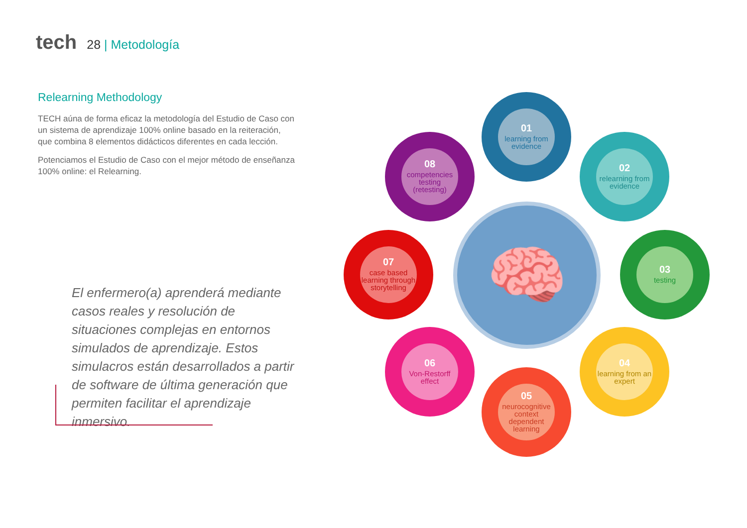tech 28 | Metodología
Relearning Methodology
TECH aúna de forma eficaz la metodología del Estudio de Caso con un sistema de aprendizaje 100% online basado en la reiteración, que combina 8 elementos didácticos diferentes en cada lección.
Potenciamos el Estudio de Caso con el mejor método de enseñanza 100% online: el Relearning.
El enfermero(a) aprenderá mediante casos reales y resolución de situaciones complejas en entornos simulados de aprendizaje. Estos simulacros están desarrollados a partir de software de última generación que permiten facilitar el aprendizaje inmersivo.
🧠
01
learning from evidence
02
relearning from evidence
03
testing
04
learning from an expert
05
neurocognitive context dependent learning
06
Von-Restorff effect
07
case based learning through storytelling
08
competencies testing (retesting)